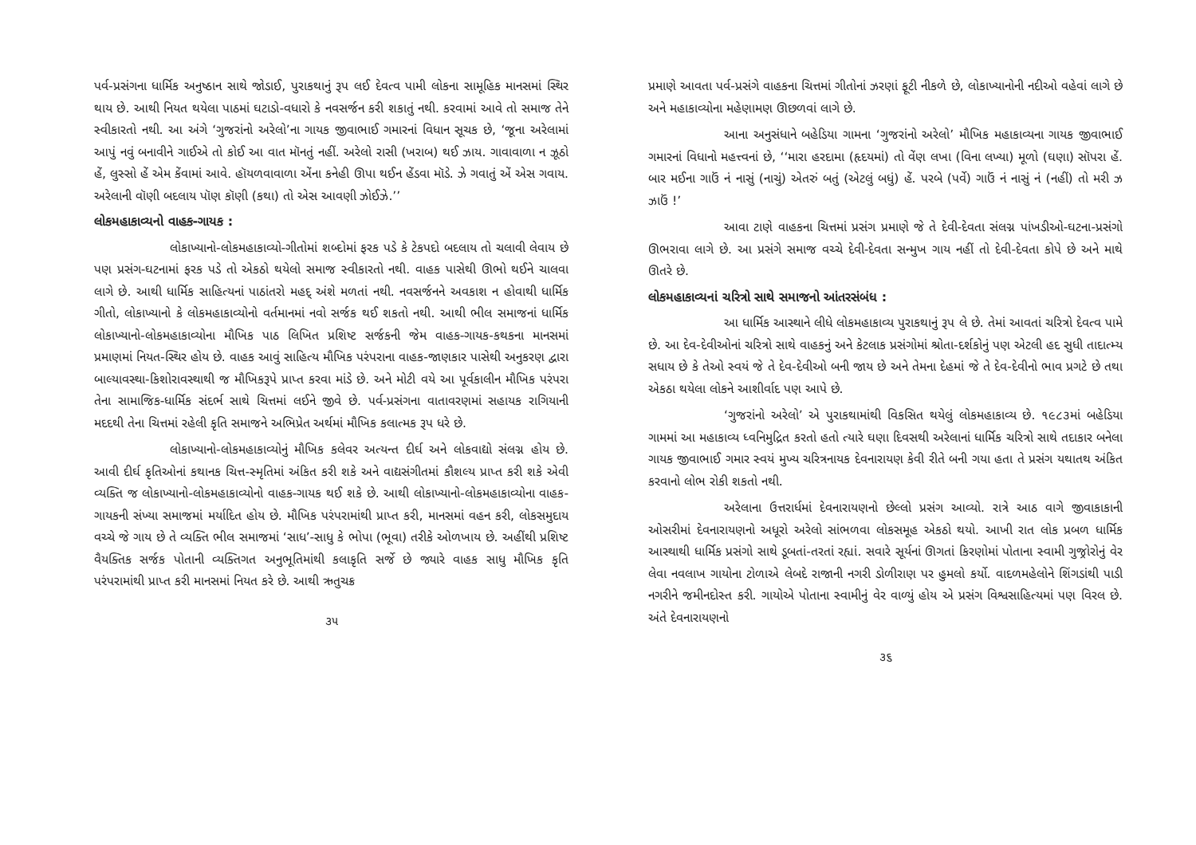પર્વ-પ્રસંગના ધાર્મિક અનુષ્ઠાન સાથે જોડાઈ, પુરાકથાનું રૂપ લઈ દેવત્વ પામી લોકના સામૂહિક માનસમાં સ્થિર થાય છે. આથી નિયત થયેલા પાઠમાં ઘટાડો-વધારો કે નવસર્જન કરી શકાતું નથી. કરવામાં આવે તો સમાજ તેને સ્વીકારતો નથી. આ અંગે ‘ગુજરાંનો અરેલો’ના ગાયક જીવાભાઈ ગમારનાં વિધાન સૂચક છે, ‘જૂના અરેલામાં આપું નવું બનાવીને ગાઈએ તો કોઈ આ વાત મૉનતું નહીં. અરેલો રાસી (ખરાબ) થઈ ઝાય. ગાવાવાળા ન ઝૂઠો હેં, લુસ્સો હેં એમ કેંવામાં આવે. હૉયળવાવાળા એંના કનેહી ઊપા થઈન હેંડવા મૉડે. ઝે ગવાતું એં એસ ગવાય. અરેલાની વૉણી બદલાય પૉણ કૉણી (કથા) તો એસ આવણી ઝોઈઝે.’’
લોકમહાકાવ્યનો વાહક-ગાયક :
લોકાખ્યાનો-લોકમહાકાવ્યો-ગીતોમાં શબ્દોમાં ફરક પડે કે ટેકપદો બદલાય તો ચલાવી લેવાય છે પણ પ્રસંગ-ઘટનામાં ફરક પડે તો એકઠો થયેલો સમાજ સ્વીકારતો નથી. વાહક પાસેથી ઊભો થઈને ચાલવા લાગે છે. આથી ધાર્મિક સાહિત્યનાં પાઠાંતરો મહદ્ અંશે મળતાં નથી. નવસર્જનને અવકાશ ન હોવાથી ધાર્મિક ગીતો, લોકાખ્યાનો કે લોકમહાકાવ્યોનો વર્તમાનમાં નવો સર્જક થઈ શકતો નથી. આથી ભીલ સમાજનાં ધાર્મિક લોકાખ્યાનો-લોકમહાકાવ્યોના મૌખિક પાઠ લિખિત પ્રશિષ્ટ સર્જકની જેમ વાહક-ગાયક-કથકના માનસમાં પ્રમાણમાં નિયત-સ્થિર હોય છે. વાહક આવું સાહિત્ય મૌખિક પરંપરાના વાહક-જાણકાર પાસેથી અનુકરણ દ્વારા બાલ્યાવસ્થા-કિશોરાવસ્થાથી જ મૌખિકરૂપે પ્રાપ્ત કરવા માંડે છે. અને મોટી વયે આ પૂર્વકાલીન મૌખિક પરંપરા તેના સામાજિક-ધાર્મિક સંદર્ભ સાથે ચિત્તમાં લઈને જીવે છે. પર્વ-પ્રસંગના વાતાવરણમાં સહાયક રાગિયાની મદદથી તેના ચિત્તમાં રહેલી કૃતિ સમાજને અભિપ્રેત અર્થમાં મૌખિક કલાત્મક રૂપ ધરે છે.
લોકાખ્યાનો-લોકમહાકાવ્યોનું મૌખિક કલેવર અત્યન્ત દીર્ઘ અને લોકવાદ્યો સંલગ્ન હોય છે. આવી દીર્ઘ કૃતિઓનાં કથાનક ચિત્ત-સ્મૃતિમાં અંકિત કરી શકે અને વાદ્યસંગીતમાં કૌશલ્ય પ્રાપ્ત કરી શકે એવી વ્યક્તિ જ લોકાખ્યાનો-લોકમહાકાવ્યોનો વાહક-ગાયક થઈ શકે છે. આથી લોકાખ્યાનો-લોકમહાકાવ્યોના વાહક-ગાયકની સંખ્યા સમાજમાં મર્યાદિત હોય છે. મૌખિક પરંપરામાંથી પ્રાપ્ત કરી, માનસમાં વહન કરી, લોકસમુદાય વચ્ચે જે ગાય છે તે વ્યક્તિ ભીલ સમાજમાં ‘સાધ’-સાધુ કે ભોપા (ભૂવા) તરીકે ઓળખાય છે. અહીંથી પ્રશિષ્ટ વૈયક્તિક સર્જક પોતાની વ્યક્તિગત અનુભૂતિમાંથી કલાકૃતિ સર્જે છે જ્યારે વાહક સાધુ મૌખિક કૃતિ પરંપરામાંથી પ્રાપ્ત કરી માનસમાં નિયત કરે છે. આથી ઋતુચક્ર
૩૫
પ્રમાણે આવતા પર્વ-પ્રસંગે વાહકના ચિત્તમાં ગીતોનાં ઝરણાં ફૂટી નીકળે છે, લોકાખ્યાનોની નદીઓ વહેવાં લાગે છે અને મહાકાવ્યોના મહેણામણ ઊછળવાં લાગે છે.
આના અનુસંધાને બહેડિયા ગામના ‘ગુજરાંનો અરેલો’ મૌખિક મહાકાવ્યના ગાયક જીવાભાઈ ગમારનાં વિધાનો મહત્ત્વનાં છે, ‘‘મારા હરદામા (હૃદયમાં) તો વેંણ લખા (વિના લખ્યા) મૂળો (ઘણા) સૉપરા હેં. બાર મઈના ગાઉં નં નાસું (નાચું) એતરું બતું (એટલું બધું) હેં. પરબે (પર્વે) ગાઉં નં નાસું નં (નહીં) તો મરી ઝ ઝાઉં !’
આવા ટાણે વાહકના ચિત્તમાં પ્રસંગ પ્રમાણે જે તે દેવી-દેવતા સંલગ્ન પાંખડીઓ-ઘટના-પ્રસંગો ઊભરાવા લાગે છે. આ પ્રસંગે સમાજ વચ્ચે દેવી-દેવતા સન્મુખ ગાય નહીં તો દેવી-દેવતા કોપે છે અને માથે ઊતરે છે.
લોકમહાકાવ્યનાં ચરિત્રો સાથે સમાજનો આંતરસંબંધ :
આ ધાર્મિક આસ્થાને લીધે લોકમહાકાવ્ય પુરાકથાનું રૂપ લે છે. તેમાં આવતાં ચરિત્રો દેવત્વ પામે છે. આ દેવ-દેવીઓનાં ચરિત્રો સાથે વાહકનું અને કેટલાક પ્રસંગોમાં શ્રોતા-દર્શકોનું પણ એટલી હદ સુધી તાદાત્મ્ય સધાય છે કે તેઓ સ્વયં જે તે દેવ-દેવીઓ બની જાય છે અને તેમના દેહમાં જે તે દેવ-દેવીનો ભાવ પ્રગટે છે તથા એકઠા થયેલા લોકને આશીર્વાદ પણ આપે છે.
‘ગુજરાંનો અરેલો’ એ પુરાકથામાંથી વિકસિત થયેલું લોકમહાકાવ્ય છે. ૧૯૮૩માં બહેડિયા ગામમાં આ મહાકાવ્ય ધ્વનિમુદ્રિત કરતો હતો ત્યારે ઘણા દિવસથી અરેલાનાં ધાર્મિક ચરિત્રો સાથે તદાકાર બનેલા ગાયક જીવાભાઈ ગમાર સ્વયં મુખ્ય ચરિત્રનાયક દેવનારાયણ કેવી રીતે બની ગયા હતા તે પ્રસંગ યથાતથ અંકિત કરવાનો લોભ રોકી શકતો નથી.
અરેલાના ઉત્તરાર્ધમાં દેવનારાયણનો છેલ્લો પ્રસંગ આવ્યો. રાત્રે આઠ વાગે જીવાકાકાની ઓસરીમાં દેવનારાયણનો અધૂરો અરેલો સાંભળવા લોકસમૂહ એકઠો થયો. આખી રાત લોક પ્રબળ ધાર્મિક આસ્થાથી ધાર્મિક પ્રસંગો સાથે ડૂબતાં-તરતાં રહ્યાં. સવારે સૂર્યનાં ઊગતાં કિરણોમાં પોતાના સ્વામી ગુજ્રોરોનું વેર લેવા નવલાખ ગાયોના ટોળાએ લેબદે રાજાની નગરી ડોળીરાણ પર હુમલો કર્યો. વાદળમહેલોને શિંગડાંથી પાડી નગરીને જમીનદોસ્ત કરી. ગાયોએ પોતાના સ્વામીનું વેર વાળ્યું હોય એ પ્રસંગ વિશ્વસાહિત્યમાં પણ વિરલ છે. અંતે દેવનારાયણનો
૩૬